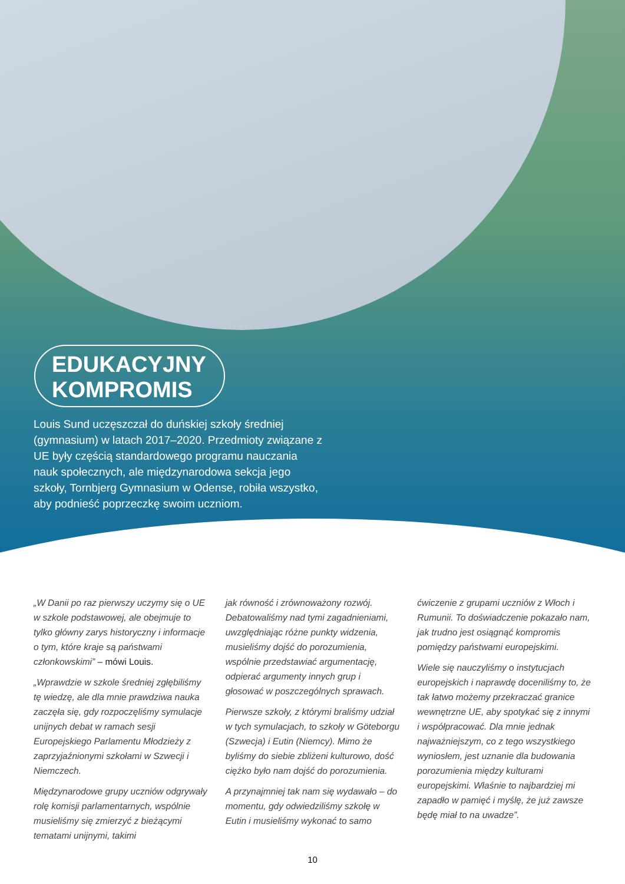EDUKACYJNY
KOMPROMIS
Louis Sund uczęszczał do duńskiej szkoły średniej (gymnasium) w latach 2017–2020. Przedmioty związane z UE były częścią standardowego programu nauczania nauk społecznych, ale międzynarodowa sekcja jego szkoły, Tornbjerg Gymnasium w Odense, robiła wszystko, aby podnieść poprzeczkę swoim uczniom.
„W Danii po raz pierwszy uczymy się o UE w szkole podstawowej, ale obejmuje to tylko główny zarys historyczny i informacje o tym, które kraje są państwami członkowskimi” – mówi Louis.
„Wprawdzie w szkole średniej zgłębiliśmy tę wiedzę, ale dla mnie prawdziwa nauka zaczęła się, gdy rozpoczęliśmy symulacje unijnych debat w ramach sesji Europejskiego Parlamentu Młodzieży z zaprzyjaźnionymi szkołami w Szwecji i Niemczech.
Międzynarodowe grupy uczniów odgrywały rolę komisji parlamentarnych, wspólnie musieliśmy się zmierzyć z bieżącymi tematami unijnymi, takimi
jak równość i zrównoważony rozwój. Debatowaliśmy nad tymi zagadnieniami, uwzględniając różne punkty widzenia, musieliśmy dojść do porozumienia, wspólnie przedstawiać argumentację, odpierać argumenty innych grup i głosować w poszczególnych sprawach.
Pierwsze szkoły, z którymi braliśmy udział w tych symulacjach, to szkoły w Göteborgu (Szwecja) i Eutin (Niemcy). Mimo że byliśmy do siebie zbliżeni kulturowo, dość ciężko było nam dojść do porozumienia.
A przynajmniej tak nam się wydawało – do momentu, gdy odwiedziliśmy szkołę w Eutin i musieliśmy wykonać to samo
ćwiczenie z grupami uczniów z Włoch i Rumunii. To doświadczenie pokazało nam, jak trudno jest osiągnąć kompromis pomiędzy państwami europejskimi.
Wiele się nauczyliśmy o instytucjach europejskich i naprawdę doceniliśmy to, że tak łatwo możemy przekraczać granice wewnętrzne UE, aby spotykać się z innymi i współpracować. Dla mnie jednak najważniejszym, co z tego wszystkiego wyniosłem, jest uznanie dla budowania porozumienia między kulturami europejskimi. Właśnie to najbardziej mi zapadło w pamięć i myślę, że już zawsze będę miał to na uwadze”.
10